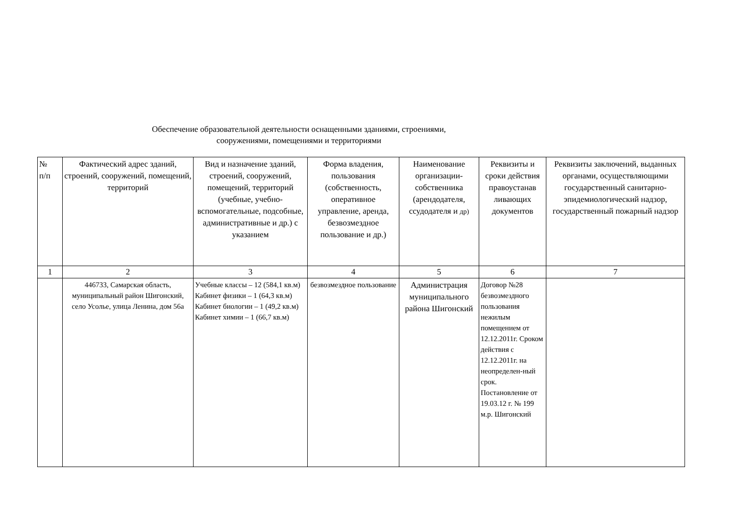Обеспечение образовательной деятельности оснащенными зданиями, строениями,
сооружениями, помещениями и территориями
| № п/п | Фактический адрес зданий, строений, сооружений, помещений, территорий | Вид и назначение зданий, строений, сооружений, помещений, территорий (учебные, учебно-вспомогательные, подсобные, административные и др.) с указанием | Форма владения, пользования (собственность, оперативное управление, аренда, безвозмездное пользование и др.) | Наименование организации-собственника (арендодателя, ссудодателя и др) | Реквизиты и сроки действия правоустанав ливающих документов | Реквизиты заключений, выданных органами, осуществляющими государственный санитарно-эпидемиологический надзор, государственный пожарный надзор |
| --- | --- | --- | --- | --- | --- | --- |
| 1 | 2 | 3 | 4 | 5 | 6 | 7 |
| | 446733, Самарская область, муниципальный район Шигонский, село Усолье, улица Ленина, дом 56а | Учебные классы – 12 (584,1 кв.м) Кабинет физики – 1 (64,3 кв.м) Кабинет биологии – 1 (49,2 кв.м) Кабинет химии – 1 (66,7 кв.м) | безвозмездное пользование | Администрация муниципального района Шигонский | Договор №28 безвозмездного пользования нежилым помещением от 12.12.2011г. Сроком действия с 12.12.2011г. на неопределен-ный срок. Постановление от 19.03.12 г. № 199 м.р. Шигонский | |